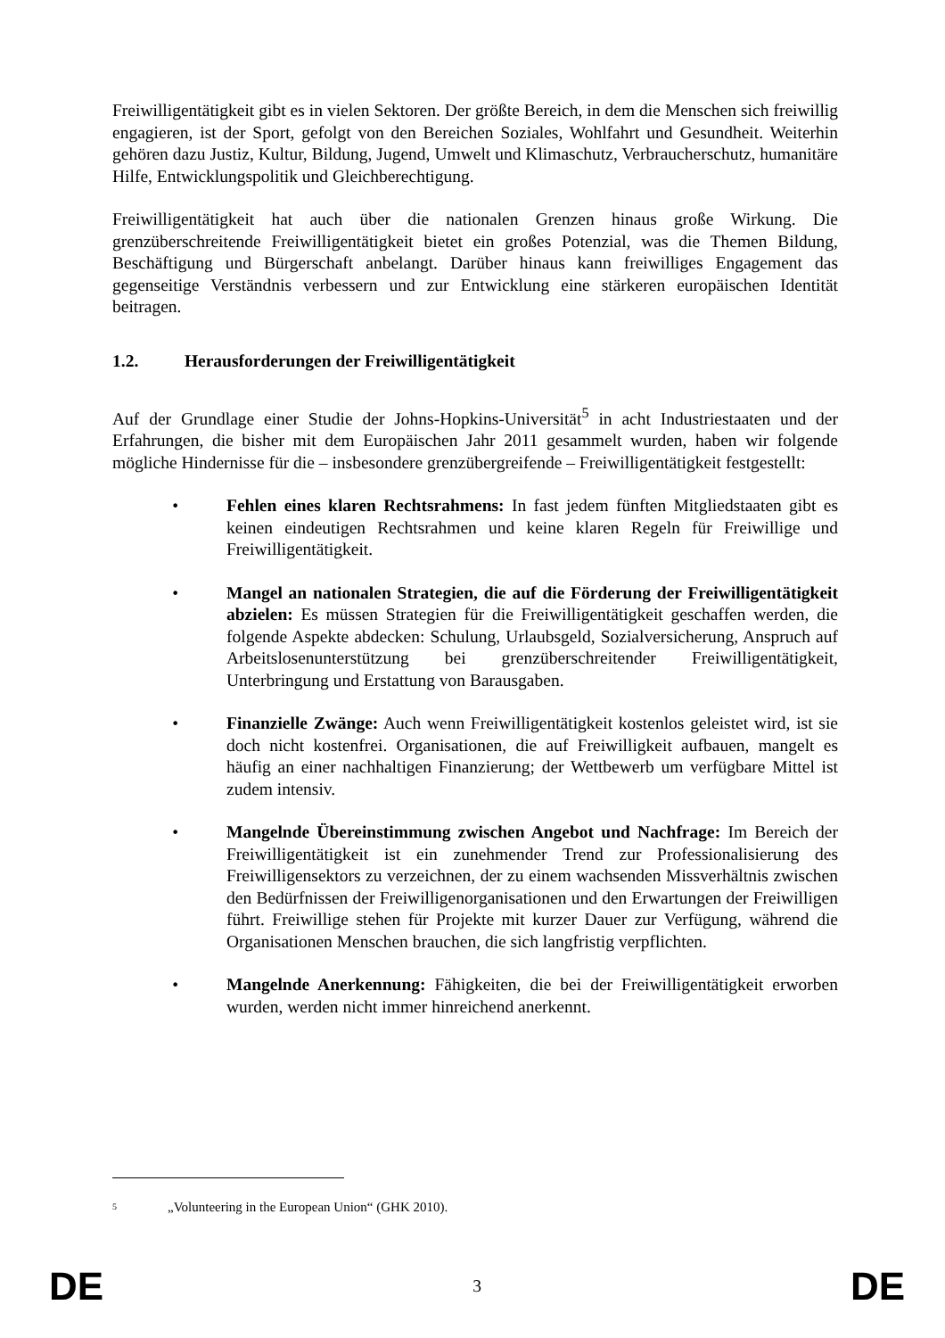Freiwilligentätigkeit gibt es in vielen Sektoren. Der größte Bereich, in dem die Menschen sich freiwillig engagieren, ist der Sport, gefolgt von den Bereichen Soziales, Wohlfahrt und Gesundheit. Weiterhin gehören dazu Justiz, Kultur, Bildung, Jugend, Umwelt und Klimaschutz, Verbraucherschutz, humanitäre Hilfe, Entwicklungspolitik und Gleichberechtigung.
Freiwilligentätigkeit hat auch über die nationalen Grenzen hinaus große Wirkung. Die grenzüberschreitende Freiwilligentätigkeit bietet ein großes Potenzial, was die Themen Bildung, Beschäftigung und Bürgerschaft anbelangt. Darüber hinaus kann freiwilliges Engagement das gegenseitige Verständnis verbessern und zur Entwicklung eine stärkeren europäischen Identität beitragen.
1.2. Herausforderungen der Freiwilligentätigkeit
Auf der Grundlage einer Studie der Johns-Hopkins-Universität<sup>5</sup> in acht Industriestaaten und der Erfahrungen, die bisher mit dem Europäischen Jahr 2011 gesammelt wurden, haben wir folgende mögliche Hindernisse für die – insbesondere grenzübergreifende – Freiwilligentätigkeit festgestellt:
• Fehlen eines klaren Rechtsrahmens: In fast jedem fünften Mitgliedstaaten gibt es keinen eindeutigen Rechtsrahmen und keine klaren Regeln für Freiwillige und Freiwilligentätigkeit.
• Mangel an nationalen Strategien, die auf die Förderung der Freiwilligentätigkeit abzielen: Es müssen Strategien für die Freiwilligentätigkeit geschaffen werden, die folgende Aspekte abdecken: Schulung, Urlaubsgeld, Sozialversicherung, Anspruch auf Arbeitslosenunterstützung bei grenzüberschreitender Freiwilligentätigkeit, Unterbringung und Erstattung von Barausgaben.
• Finanzielle Zwänge: Auch wenn Freiwilligentätigkeit kostenlos geleistet wird, ist sie doch nicht kostenfrei. Organisationen, die auf Freiwilligkeit aufbauen, mangelt es häufig an einer nachhaltigen Finanzierung; der Wettbewerb um verfügbare Mittel ist zudem intensiv.
• Mangelnde Übereinstimmung zwischen Angebot und Nachfrage: Im Bereich der Freiwilligentätigkeit ist ein zunehmender Trend zur Professionalisierung des Freiwilligensektors zu verzeichnen, der zu einem wachsenden Missverhältnis zwischen den Bedürfnissen der Freiwilligenorganisationen und den Erwartungen der Freiwilligen führt. Freiwillige stehen für Projekte mit kurzer Dauer zur Verfügung, während die Organisationen Menschen brauchen, die sich langfristig verpflichten.
• Mangelnde Anerkennung: Fähigkeiten, die bei der Freiwilligentätigkeit erworben wurden, werden nicht immer hinreichend anerkennt.
<sup>5</sup> „Volunteering in the European Union“ (GHK 2010).
DE 3 DE